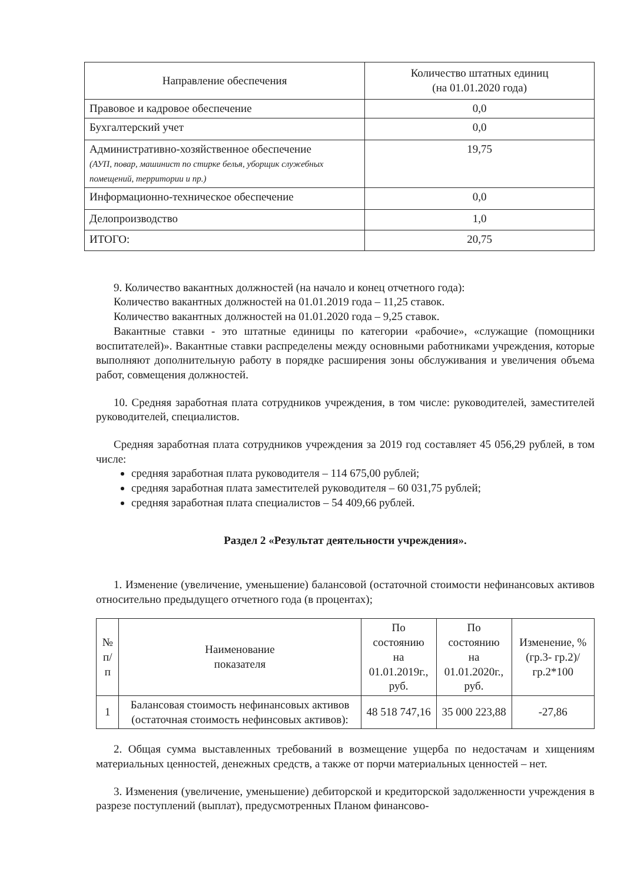| Направление обеспечения | Количество штатных единиц (на 01.01.2020 года) |
| --- | --- |
| Правовое и кадровое обеспечение | 0,0 |
| Бухгалтерский учет | 0,0 |
| Административно-хозяйственное обеспечение (АУП, повар, машинист по стирке белья, уборщик служебных помещений, территории и пр.) | 19,75 |
| Информационно-техническое обеспечение | 0,0 |
| Делопроизводство | 1,0 |
| ИТОГО: | 20,75 |
9. Количество вакантных должностей (на начало и конец отчетного года):
Количество вакантных должностей на 01.01.2019 года – 11,25 ставок.
Количество вакантных должностей на 01.01.2020 года – 9,25 ставок.
Вакантные ставки - это штатные единицы по категории «рабочие», «служащие (помощники воспитателей)». Вакантные ставки распределены между основными работниками учреждения, которые выполняют дополнительную работу в порядке расширения зоны обслуживания и увеличения объема работ, совмещения должностей.
10. Средняя заработная плата сотрудников учреждения, в том числе: руководителей, заместителей руководителей, специалистов.
Средняя заработная плата сотрудников учреждения за 2019 год составляет 45 056,29 рублей, в том числе:
средняя заработная плата руководителя – 114 675,00 рублей;
средняя заработная плата заместителей руководителя – 60 031,75 рублей;
средняя заработная плата специалистов – 54 409,66 рублей.
Раздел 2 «Результат деятельности учреждения».
1. Изменение (увеличение, уменьшение) балансовой (остаточной стоимости нефинансовых активов относительно предыдущего отчетного года (в процентах);
| № п/п | Наименование показателя | По состоянию на 01.01.2019г., руб. | По состоянию на 01.01.2020г., руб. | Изменение, % (гр.3- гр.2)/гр.2*100 |
| --- | --- | --- | --- | --- |
| 1 | Балансовая стоимость нефинансовых активов (остаточная стоимость нефинсовых активов): | 48 518 747,16 | 35 000 223,88 | -27,86 |
2. Общая сумма выставленных требований в возмещение ущерба по недостачам и хищениям материальных ценностей, денежных средств, а также от порчи материальных ценностей – нет.
3. Изменения (увеличение, уменьшение) дебиторской и кредиторской задолженности учреждения в разрезе поступлений (выплат), предусмотренных Планом финансово-